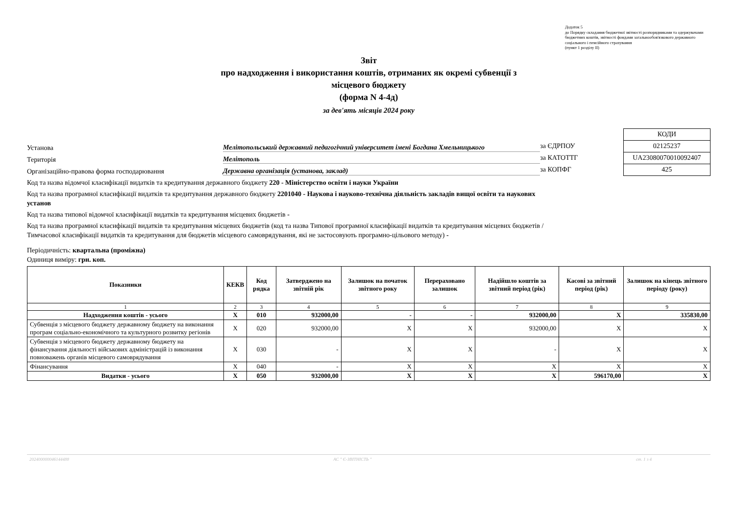Додаток 5
до Порядку складання бюджетної звітності розпорядниками та одержувачами бюджетних коштів, звітності фондами загальнообов'язкового державного соціального і пенсійного страхування
(пункт 1 розділу II)
Звіт
про надходження і використання коштів, отриманих як окремі субвенції з
місцевого бюджету
(форма N 4-4д)
за дев'ять місяців 2024 року
Установа Мелітопольський державний педагогічний університет імені Богдана Хмельницького
Територія Мелітополь
Організаційно-правова форма господарювання Державна організація (установа, заклад)
| | КОДИ |
| за ЄДРПОУ | 02125237 |
| за КАТОТТГ | UA23080070010092407 |
| за КОПФГ | 425 |
Код та назва відомчої класифікації видатків та кредитування державного бюджету 220 - Міністерство освіти і науки України
Код та назва програмної класифікації видатків та кредитування державного бюджету 2201040 - Наукова і науково-технічна діяльність закладів вищої освіти та наукових установ
Код та назва типової відомчої класифікації видатків та кредитування місцевих бюджетів -
Код та назва програмної класифікації видатків та кредитування місцевих бюджетів (код та назва Типової програмної класифікації видатків та кредитування місцевих бюджетів / Тимчасової класифікації видатків та кредитування для бюджетів місцевого самоврядування, які не застосовують програмно-цільового методу) -
Періодичність: квартальна (проміжна)
Одиниця виміру: грн. коп.
| Показники | КЕКВ | Код рядка | Затверджено на звітній рік | Залишок на початок звітного року | Перераховано залишок | Надійшло коштів за звітний період (рік) | Касові за звітний період (рік) | Залишок на кінець звітного періоду (року) |
| --- | --- | --- | --- | --- | --- | --- | --- | --- |
| 1 | 2 | 3 | 4 | 5 | 6 | 7 | 8 | 9 |
| Надходження коштів - усього | X | 010 | 932000,00 | - | - | 932000,00 | X | 335830,00 |
| Субвенція з місцевого бюджету державному бюджету на виконання програм соціально-економічного та культурного розвитку регіонів | X | 020 | 932000,00 | X | X | 932000,00 | X | X |
| Субвенція з місцевого бюджету державному бюджету на фінансування діяльності військових адміністрацій із виконання повноважень органів місцевого самоврядування | X | 030 | - | X | X | - | X | X |
| Фінансування | X | 040 | - | X | X | X | X | X |
| Видатки - усього | X | 050 | 932000,00 | X | X | X | 596170,00 | X |
20240000004614448​8 АС " Є-ЗВІТНІСТЬ " ст. 1 з 4